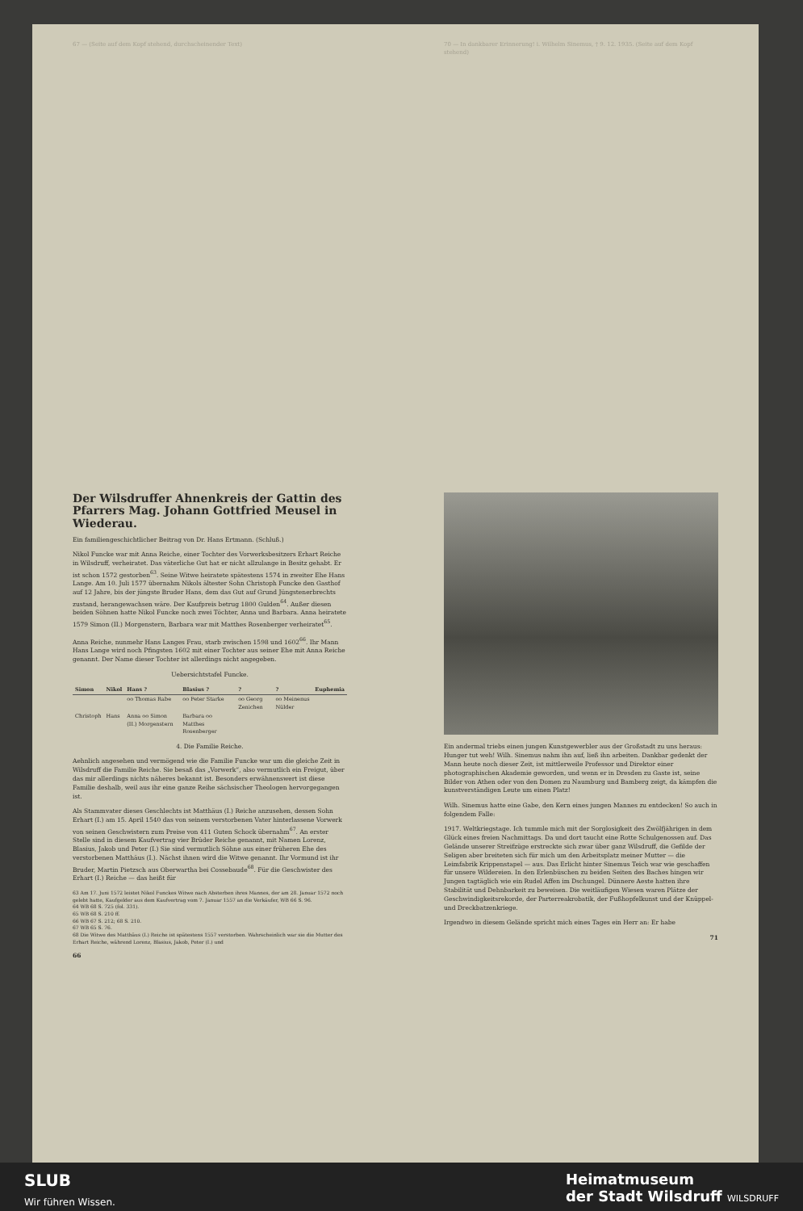67 — (Seite auf dem Kopf stehend, durchscheinender Text)
Der Wilsdruffer Ahnenkreis der Gattin des Pfarrers Mag. Johann Gottfried Meusel in Wiederau.
Ein familiengeschichtlicher Beitrag von Dr. Hans Ertmann. (Schluß.)
Nikol Funcke war mit Anna Reiche, einer Tochter des Vorwerksbesitzers Erhart Reiche in Wilsdruff, verheiratet. Das väterliche Gut hat er nicht allzulange in Besitz gehabt. Er ist schon 1572 gestorben<sup>63</sup>. Seine Witwe heiratete spätestens 1574 in zweiter Ehe Hans Lange. Am 10. Juli 1577 übernahm Nikols ältester Sohn Christoph Funcke den Gasthof auf 12 Jahre, bis der jüngste Bruder Hans, dem das Gut auf Grund Jüngstenerbrechts zustand, herangewachsen wäre. Der Kaufpreis betrug 1800 Gulden<sup>64</sup>. Außer diesen beiden Söhnen hatte Nikol Funcke noch zwei Töchter, Anna und Barbara. Anna heiratete 1579 Simon (II.) Morgenstern, Barbara war mit Matthes Rosenberger verheiratet<sup>65</sup>.
Anna Reiche, nunmehr Hans Langes Frau, starb zwischen 1598 und 1602<sup>66</sup>. Ihr Mann Hans Lange wird noch Pfingsten 1602 mit einer Tochter aus seiner Ehe mit Anna Reiche genannt. Der Name dieser Tochter ist allerdings nicht angegeben.
Uebersichtstafel Funcke.
| Simon | Nikol | Hans ? | Blasius ? | ? | ? | Euphemia |
| --- | --- | --- | --- | --- | --- | --- |
| | | oo Thomas Rabe | oo Peter Starke | oo Georg Zenichen | oo Meinenus Nülder | |
| Christoph | Hans | Anna oo Simon (II.) Morgenstern | Barbara oo Matthes Rosenberger | | | |
4. Die Familie Reiche.
Aehnlich angesehen und vermögend wie die Familie Funcke war um die gleiche Zeit in Wilsdruff die Familie Reiche. Sie besaß das „Vorwerk“, also vermutlich ein Freigut, über das mir allerdings nichts näheres bekannt ist. Besonders erwähnenswert ist diese Familie deshalb, weil aus ihr eine ganze Reihe sächsischer Theologen hervorgegangen ist.
Als Stammvater dieses Geschlechts ist Matthäus (I.) Reiche anzusehen, dessen Sohn Erhart (I.) am 15. April 1540 das von seinem verstorbenen Vater hinterlassene Vorwerk von seinen Geschwistern zum Preise von 411 Guten Schock übernahm<sup>67</sup>. An erster Stelle sind in diesem Kaufvertrag vier Brüder Reiche genannt, mit Namen Lorenz, Blasius, Jakob und Peter (I.) Sie sind vermutlich Söhne aus einer früheren Ehe des verstorbenen Matthäus (I.). Nächst ihnen wird die Witwe genannt. Ihr Vormund ist ihr Bruder, Martin Pietzsch aus Oberwartha bei Cossebaude<sup>68</sup>. Für die Geschwister des Erhart (I.) Reiche — das heißt für
63 Am 17. Juni 1572 leistet Nikol Funckes Witwe nach Absterben ihres Mannes, der am 28. Januar 1572 noch gelebt hatte, Kaufgelder aus dem Kaufvertrag vom 7. Januar 1557 an die Verkäufer, WB 66 S. 96.
64 WB 68 S. 725 (fol. 331).
65 WB 68 S. 210 ff.
66 WB 67 S. 212; 68 S. 210.
67 WB 65 S. 76.
68 Die Witwe des Matthäus (I.) Reiche ist spätestens 1557 verstorben. Wahrscheinlich war sie die Mutter des Erhart Reiche, während Lorenz, Blasius, Jakob, Peter (I.) und
66
70 — In dankbarer Erinnerung! i. Wilhelm Sinemus, † 9. 12. 1935. (Seite auf dem Kopf stehend)
Ein andermal triebs einen jungen Kunstgewerbler aus der Großstadt zu uns heraus: Hunger tut weh! Wilh. Sinemus nahm ihn auf, ließ ihn arbeiten. Dankbar gedenkt der Mann heute noch dieser Zeit, ist mittlerweile Professor und Direktor einer photographischen Akademie geworden, und wenn er in Dresden zu Gaste ist, seine Bilder von Athen oder von den Domen zu Naumburg und Bamberg zeigt, da kämpfen die kunstverständigen Leute um einen Platz!
Wilh. Sinemus hatte eine Gabe, den Kern eines jungen Mannes zu entdecken! So auch in folgendem Falle:
1917. Weltkriegstage. Ich tummle mich mit der Sorglosigkeit des Zwölfjährigen in dem Glück eines freien Nachmittags. Da und dort taucht eine Rotte Schulgenossen auf. Das Gelände unserer Streifzüge erstreckte sich zwar über ganz Wilsdruff, die Gefilde der Seligen aber breiteten sich für mich um den Arbeitsplatz meiner Mutter — die Leimfabrik Krippenstapel — aus. Das Erlicht hinter Sinemus Teich war wie geschaffen für unsere Wildereien. In den Erlenbüschen zu beiden Seiten des Baches hingen wir Jungen tagtäglich wie ein Rudel Affen im Dschungel. Dünnere Aeste hatten ihre Stabilität und Dehnbarkeit zu beweisen. Die weitläufigen Wiesen waren Plätze der Geschwindigkeitsrekorde, der Parterreakrobatik, der Fußhopfelkunst und der Knüppel- und Dreckbatzenkriege.
Irgendwo in diesem Gelände spricht mich eines Tages ein Herr an: Er habe
71
SLUB
Wir führen Wissen.
Heimatmuseum
der Stadt Wilsdruff WILSDRUFF